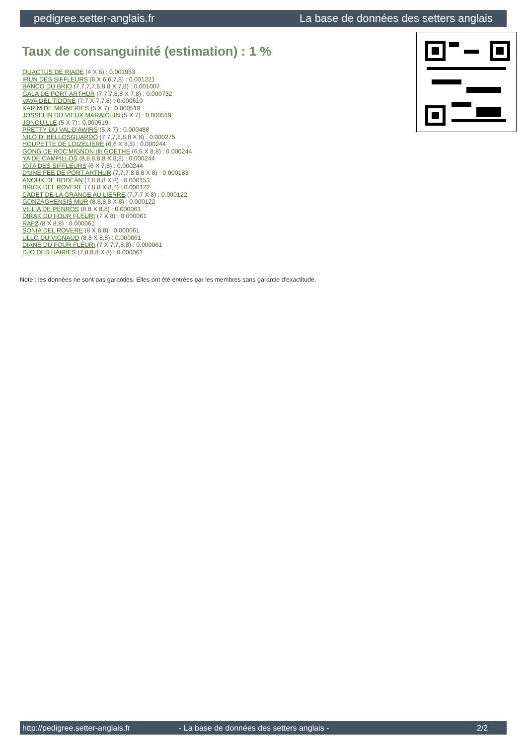pedigree.setter-anglais.fr La base de données des setters anglais
Taux de consanguinité (estimation) : 1 %
QUACTUS DE RIADE (4 X 6) : 0.001953
IRUN DES SIFFLEURS (6 X 6,6,7,8) : 0.001221
BANCO DU BRIO (7,7,7,7,8,8,8 X 7,8) : 0.001007
GALA DE PORT ARTHUR (7,7,7,8,8 X 7,8) : 0.000732
VAVA DEL TIDONE (7,7 X 7,7,8) : 0.000610
KARIM DE MIGNERIES (5 X 7) : 0.000519
JOSSELIN DU VIEUX MARAICHIN (5 X 7) : 0.000519
JONQUILLE (5 X 7) : 0.000519
PRETTY DU VAL D'AWIRS (5 X 7) : 0.000488
NILO DI BELLOSGUARDO (7,7,7,8,8,8 X 8) : 0.000275
HOUPETTE DE LOIZELIERE (6,6 X 8,8) : 0.000244
GONG DE ROC'MIGNON dit GOETHE (6,6 X 8,8) : 0.000244
YA DE CAMPILLOS (8,8,8,8,8 X 8,8) : 0.000244
IOTA DES SIFFLEURS (6 X 7,8) : 0.000244
D'UNE FEE DE PORT ARTHUR (7,7,7,8,8,8 X 8) : 0.000183
ANOUK DE BODÉAN (7,8,8,8 X 8) : 0.000153
BRICK DEL ROVERE (7,8,8 X 8,8) : 0.000122
CADET DE LA GRANGE AU LIERRE (7,7,7 X 8) : 0.000122
GONZAGHENSIS MUR (8,8,8,8 X 8) : 0.000122
VILLIA DE PENROS (8,8 X 8,8) : 0.000061
DIRAK DU FOUR FLEURI (7 X 8) : 0.000061
RAF2 (8 X 8,8) : 0.000061
SONIA DEL ROVERE (8 X 8,8) : 0.000061
ULLO DU VIGNAUD (8,8 X 8,8) : 0.000061
DIANE DU FOUR FLEURI (7 X 7,7,8,8) : 0.000061
DJO DES HAIRIES (7,8,8,8 X 8) : 0.000061
Note : les données ne sont pas garanties. Elles ont été entrées par les membres sans garantie d'exactitude.
http://pedigree.setter-anglais.fr - La base de données des setters anglais - 2/2